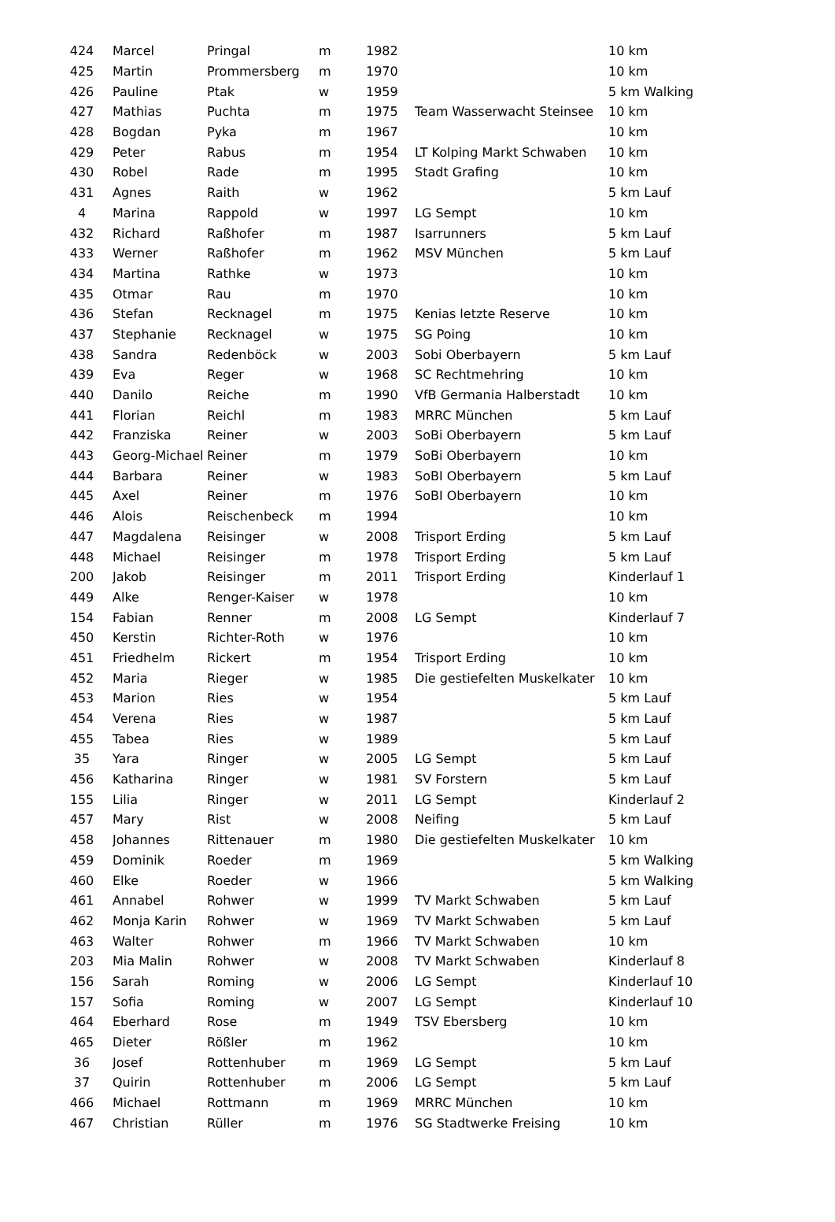| 424 | Marcel | Pringal | m | 1982 | | 10 km |
| 425 | Martin | Prommersberg | m | 1970 | | 10 km |
| 426 | Pauline | Ptak | w | 1959 | | 5 km Walking |
| 427 | Mathias | Puchta | m | 1975 | Team Wasserwacht Steinsee | 10 km |
| 428 | Bogdan | Pyka | m | 1967 | | 10 km |
| 429 | Peter | Rabus | m | 1954 | LT Kolping Markt Schwaben | 10 km |
| 430 | Robel | Rade | m | 1995 | Stadt Grafing | 10 km |
| 431 | Agnes | Raith | w | 1962 | | 5 km Lauf |
| 4 | Marina | Rappold | w | 1997 | LG Sempt | 10 km |
| 432 | Richard | Raßhofer | m | 1987 | Isarrunners | 5 km Lauf |
| 433 | Werner | Raßhofer | m | 1962 | MSV München | 5 km Lauf |
| 434 | Martina | Rathke | w | 1973 | | 10 km |
| 435 | Otmar | Rau | m | 1970 | | 10 km |
| 436 | Stefan | Recknagel | m | 1975 | Kenias letzte Reserve | 10 km |
| 437 | Stephanie | Recknagel | w | 1975 | SG Poing | 10 km |
| 438 | Sandra | Redenböck | w | 2003 | Sobi Oberbayern | 5 km Lauf |
| 439 | Eva | Reger | w | 1968 | SC Rechtmehring | 10 km |
| 440 | Danilo | Reiche | m | 1990 | VfB Germania Halberstadt | 10 km |
| 441 | Florian | Reichl | m | 1983 | MRRC München | 5 km Lauf |
| 442 | Franziska | Reiner | w | 2003 | SoBi Oberbayern | 5 km Lauf |
| 443 | Georg-Michael | Reiner | m | 1979 | SoBi Oberbayern | 10 km |
| 444 | Barbara | Reiner | w | 1983 | SoBI Oberbayern | 5 km Lauf |
| 445 | Axel | Reiner | m | 1976 | SoBI Oberbayern | 10 km |
| 446 | Alois | Reischenbeck | m | 1994 | | 10 km |
| 447 | Magdalena | Reisinger | w | 2008 | Trisport Erding | 5 km Lauf |
| 448 | Michael | Reisinger | m | 1978 | Trisport Erding | 5 km Lauf |
| 200 | Jakob | Reisinger | m | 2011 | Trisport Erding | Kinderlauf 1 |
| 449 | Alke | Renger-Kaiser | w | 1978 | | 10 km |
| 154 | Fabian | Renner | m | 2008 | LG Sempt | Kinderlauf 7 |
| 450 | Kerstin | Richter-Roth | w | 1976 | | 10 km |
| 451 | Friedhelm | Rickert | m | 1954 | Trisport Erding | 10 km |
| 452 | Maria | Rieger | w | 1985 | Die gestiefelten Muskelkater | 10 km |
| 453 | Marion | Ries | w | 1954 | | 5 km Lauf |
| 454 | Verena | Ries | w | 1987 | | 5 km Lauf |
| 455 | Tabea | Ries | w | 1989 | | 5 km Lauf |
| 35 | Yara | Ringer | w | 2005 | LG Sempt | 5 km Lauf |
| 456 | Katharina | Ringer | w | 1981 | SV Forstern | 5 km Lauf |
| 155 | Lilia | Ringer | w | 2011 | LG Sempt | Kinderlauf 2 |
| 457 | Mary | Rist | w | 2008 | Neifing | 5 km Lauf |
| 458 | Johannes | Rittenauer | m | 1980 | Die gestiefelten Muskelkater | 10 km |
| 459 | Dominik | Roeder | m | 1969 | | 5 km Walking |
| 460 | Elke | Roeder | w | 1966 | | 5 km Walking |
| 461 | Annabel | Rohwer | w | 1999 | TV Markt Schwaben | 5 km Lauf |
| 462 | Monja Karin | Rohwer | w | 1969 | TV Markt Schwaben | 5 km Lauf |
| 463 | Walter | Rohwer | m | 1966 | TV Markt Schwaben | 10 km |
| 203 | Mia Malin | Rohwer | w | 2008 | TV Markt Schwaben | Kinderlauf 8 |
| 156 | Sarah | Roming | w | 2006 | LG Sempt | Kinderlauf 10 |
| 157 | Sofia | Roming | w | 2007 | LG Sempt | Kinderlauf 10 |
| 464 | Eberhard | Rose | m | 1949 | TSV Ebersberg | 10 km |
| 465 | Dieter | Rößler | m | 1962 | | 10 km |
| 36 | Josef | Rottenhuber | m | 1969 | LG Sempt | 5 km Lauf |
| 37 | Quirin | Rottenhuber | m | 2006 | LG Sempt | 5 km Lauf |
| 466 | Michael | Rottmann | m | 1969 | MRRC München | 10 km |
| 467 | Christian | Rüller | m | 1976 | SG Stadtwerke Freising | 10 km |